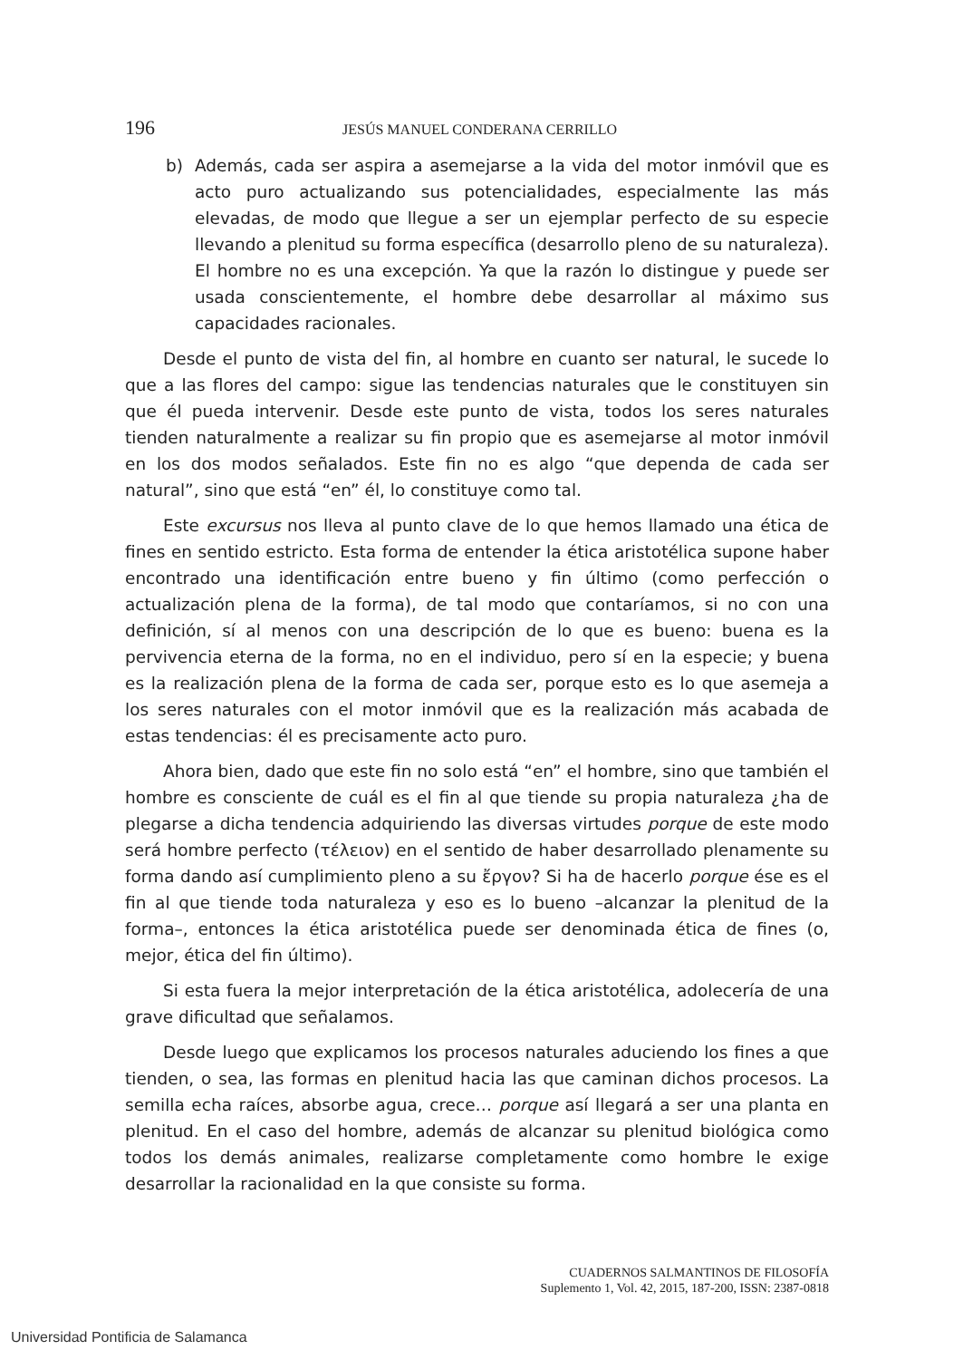196
JESÚS MANUEL CONDERANA CERRILLO
b) Además, cada ser aspira a asemejarse a la vida del motor inmóvil que es acto puro actualizando sus potencialidades, especialmente las más elevadas, de modo que llegue a ser un ejemplar perfecto de su especie llevando a plenitud su forma específica (desarrollo pleno de su naturaleza). El hombre no es una excepción. Ya que la razón lo distingue y puede ser usada conscientemente, el hombre debe desarrollar al máximo sus capacidades racionales.
Desde el punto de vista del fin, al hombre en cuanto ser natural, le sucede lo que a las flores del campo: sigue las tendencias naturales que le constituyen sin que él pueda intervenir. Desde este punto de vista, todos los seres naturales tienden naturalmente a realizar su fin propio que es asemejarse al motor inmóvil en los dos modos señalados. Este fin no es algo “que dependa de cada ser natural”, sino que está “en” él, lo constituye como tal.
Este excursus nos lleva al punto clave de lo que hemos llamado una ética de fines en sentido estricto. Esta forma de entender la ética aristotélica supone haber encontrado una identificación entre bueno y fin último (como perfección o actualización plena de la forma), de tal modo que contaríamos, si no con una definición, sí al menos con una descripción de lo que es bueno: buena es la pervivencia eterna de la forma, no en el individuo, pero sí en la especie; y buena es la realización plena de la forma de cada ser, porque esto es lo que asemeja a los seres naturales con el motor inmóvil que es la realización más acabada de estas tendencias: él es precisamente acto puro.
Ahora bien, dado que este fin no solo está “en” el hombre, sino que también el hombre es consciente de cuál es el fin al que tiende su propia naturaleza ¿ha de plegarse a dicha tendencia adquiriendo las diversas virtudes porque de este modo será hombre perfecto (τέλειον) en el sentido de haber desarrollado plenamente su forma dando así cumplimiento pleno a su ἔργον? Si ha de hacerlo porque ése es el fin al que tiende toda naturaleza y eso es lo bueno –alcanzar la plenitud de la forma–, entonces la ética aristotélica puede ser denominada ética de fines (o, mejor, ética del fin último).
Si esta fuera la mejor interpretación de la ética aristotélica, adolecería de una grave dificultad que señalamos.
Desde luego que explicamos los procesos naturales aduciendo los fines a que tienden, o sea, las formas en plenitud hacia las que caminan dichos procesos. La semilla echa raíces, absorbe agua, crece… porque así llegará a ser una planta en plenitud. En el caso del hombre, además de alcanzar su plenitud biológica como todos los demás animales, realizarse completamente como hombre le exige desarrollar la racionalidad en la que consiste su forma.
CUADERNOS SALMANTINOS DE FILOSOFÍA
Suplemento 1, Vol. 42, 2015, 187-200, ISSN: 2387-0818
Universidad Pontificia de Salamanca